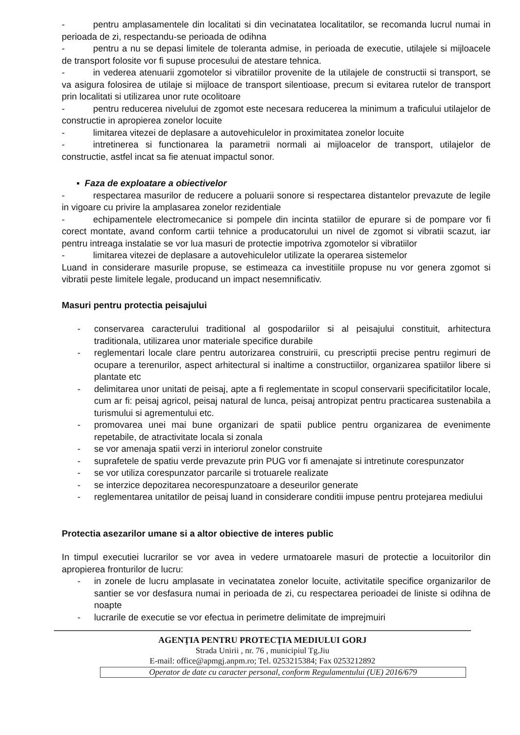- pentru amplasamentele din localitati si din vecinatatea localitatilor, se recomanda lucrul numai in perioada de zi, respectandu-se perioada de odihna
- pentru a nu se depasi limitele de toleranta admise, in perioada de executie, utilajele si mijloacele de transport folosite vor fi supuse procesului de atestare tehnica.
- in vederea atenuarii zgomotelor si vibratiilor provenite de la utilajele de constructii si transport, se va asigura folosirea de utilaje si mijloace de transport silentioase, precum si evitarea rutelor de transport prin localitati si utilizarea unor rute ocolitoare
- pentru reducerea nivelului de zgomot este necesara reducerea la minimum a traficului utilajelor de constructie in apropierea zonelor locuite
- limitarea vitezei de deplasare a autovehiculelor in proximitatea zonelor locuite
- intretinerea si functionarea la parametrii normali ai mijloacelor de transport, utilajelor de constructie, astfel incat sa fie atenuat impactul sonor.
▪ Faza de exploatare a obiectivelor
- respectarea masurilor de reducere a poluarii sonore si respectarea distantelor prevazute de legile in vigoare cu privire la amplasarea zonelor rezidentiale
- echipamentele electromecanice si pompele din incinta statiilor de epurare si de pompare vor fi corect montate, avand conform cartii tehnice a producatorului un nivel de zgomot si vibratii scazut, iar pentru intreaga instalatie se vor lua masuri de protectie impotriva zgomotelor si vibratiilor
- limitarea vitezei de deplasare a autovehiculelor utilizate la operarea sistemelor
Luand in considerare masurile propuse, se estimeaza ca investitiile propuse nu vor genera zgomot si vibratii peste limitele legale, producand un impact nesemnificativ.
Masuri pentru protectia peisajului
- conservarea caracterului traditional al gospodariilor si al peisajului constituit, arhitectura traditionala, utilizarea unor materiale specifice durabile
- reglementari locale clare pentru autorizarea construirii, cu prescriptii precise pentru regimuri de ocupare a terenurilor, aspect arhitectural si inaltime a constructiilor, organizarea spatiilor libere si plantate etc
- delimitarea unor unitati de peisaj, apte a fi reglementate in scopul conservarii specificitatilor locale, cum ar fi: peisaj agricol, peisaj natural de lunca, peisaj antropizat pentru practicarea sustenabila a turismului si agrementului etc.
- promovarea unei mai bune organizari de spatii publice pentru organizarea de evenimente repetabile, de atractivitate locala si zonala
- se vor amenaja spatii verzi in interiorul zonelor construite
- suprafetele de spatiu verde prevazute prin PUG vor fi amenajate si intretinute corespunzator
- se vor utiliza corespunzator parcarile si trotuarele realizate
- se interzice depozitarea necorespunzatoare a deseurilor generate
- reglementarea unitatilor de peisaj luand in considerare conditii impuse pentru protejarea mediului
Protectia asezarilor umane si a altor obiective de interes public
In timpul executiei lucrarilor se vor avea in vedere urmatoarele masuri de protectie a locuitorilor din apropierea fronturilor de lucru:
- in zonele de lucru amplasate in vecinatatea zonelor locuite, activitatile specifice organizarilor de santier se vor desfasura numai in perioada de zi, cu respectarea perioadei de liniste si odihna de noapte
- lucrarile de executie se vor efectua in perimetre delimitate de imprejmuiri
AGENŢIA PENTRU PROTECŢIA MEDIULUI GORJ
Strada Unirii , nr. 76 , municipiul Tg.Jiu
E-mail: office@apmgj.anpm.ro; Tel. 0253215384; Fax 0253212892
Operator de date cu caracter personal, conform Regulamentului (UE) 2016/679